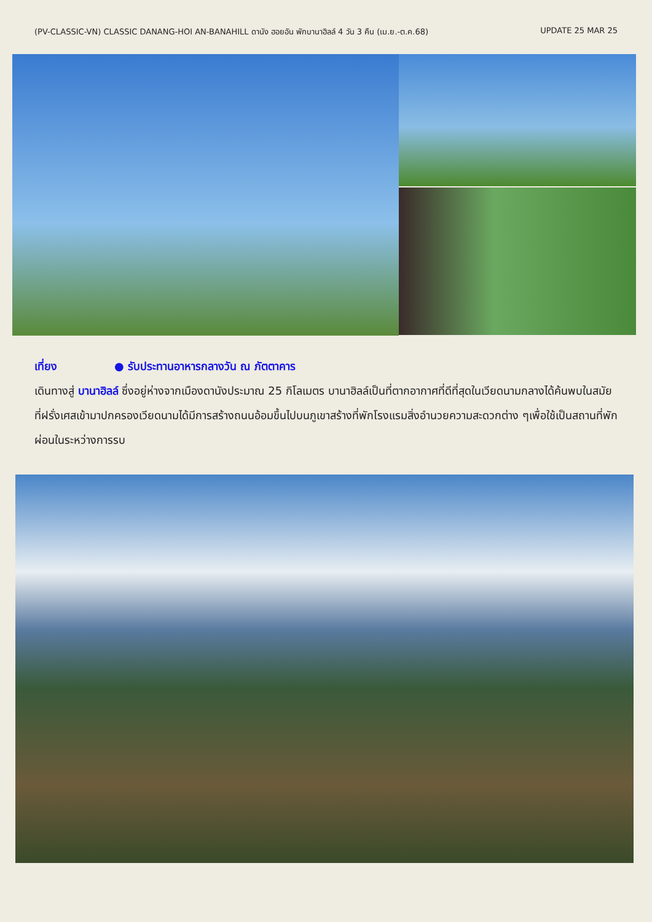(PV-CLASSIC-VN) CLASSIC DANANG-HOI AN-BANAHILL ดานัง ฮอยอัน พักบานาฮิลล์ 4 วัน 3 คืน (เม.ย.-ต.ค.68) UPDATE 25 MAR 25
เที่ยง ● รับประทานอาหารกลางวัน ณ ภัตตาคาร
เดินทางสู่ บานาฮิลล์ ซึ่งอยู่ห่างจากเมืองดานังประมาณ 25 กิโลเมตร บานาฮิลล์เป็นที่ตากอากาศที่ดีที่สุดในเวียดนามกลางได้ค้นพบในสมัยที่ฝรั่งเศสเข้ามาปกครองเวียดนามได้มีการสร้างถนนอ้อมขึ้นไปบนภูเขาสร้างที่พักโรงแรมสิ่งอำนวยความสะดวกต่าง ๆเพื่อใช้เป็นสถานที่พักผ่อนในระหว่างการรบ